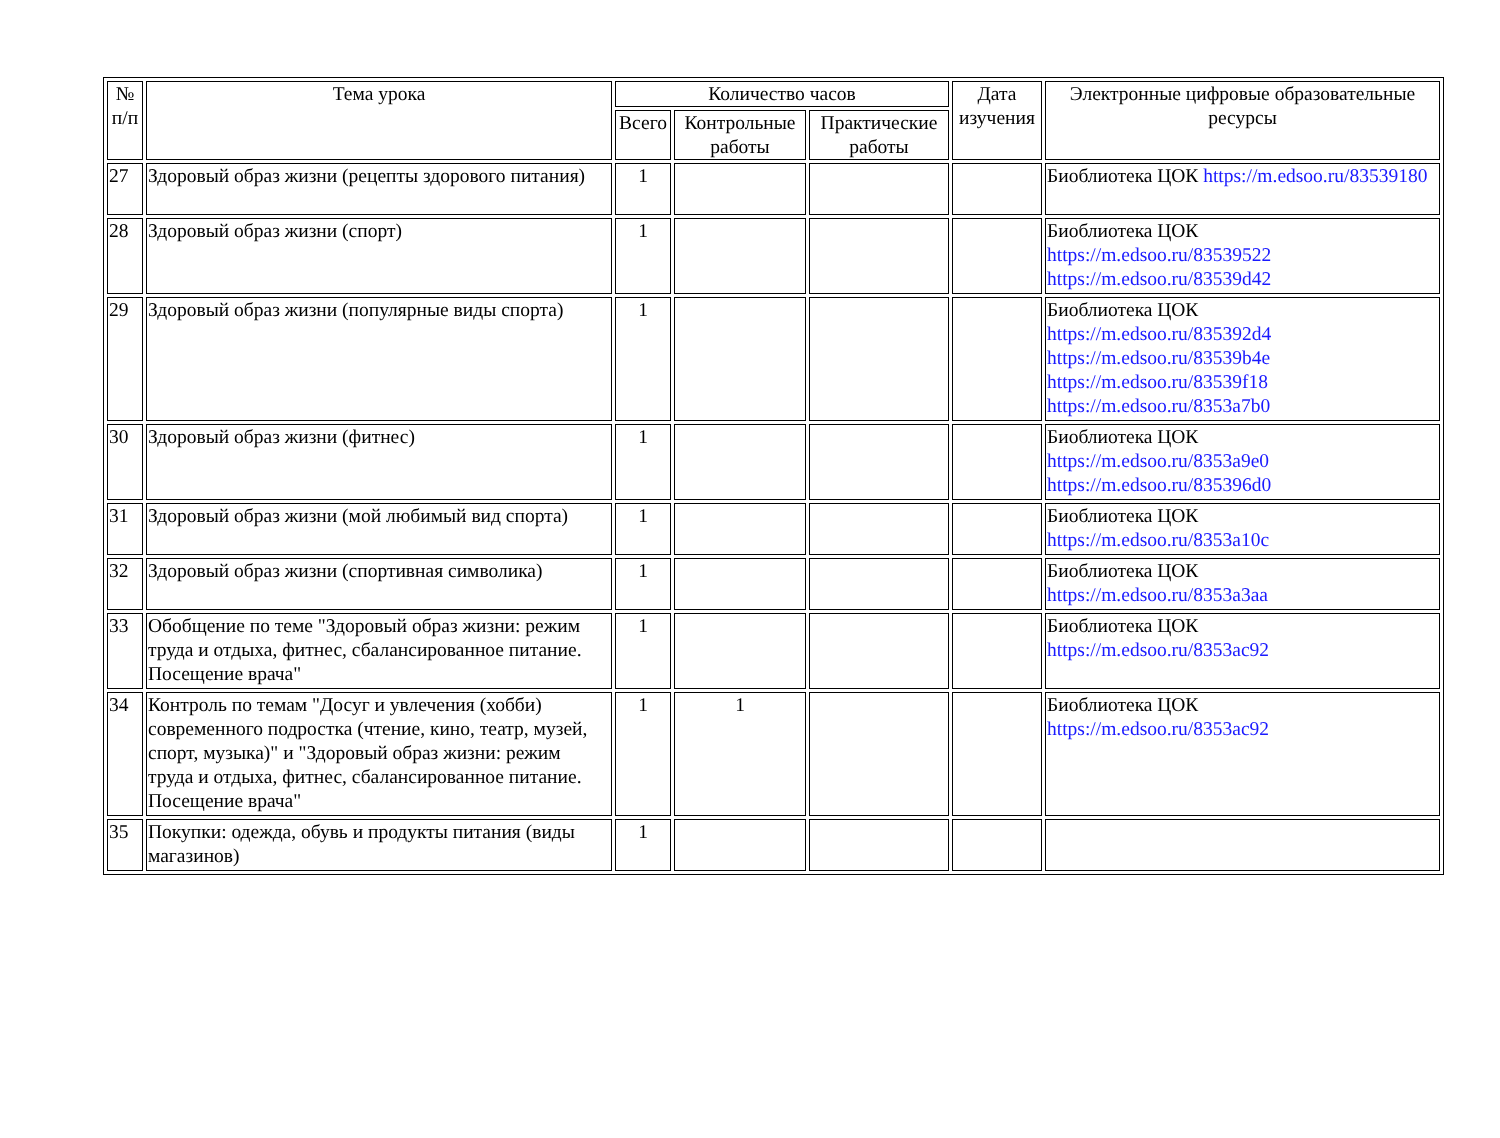| № п/п | Тема урока | Количество часов | | | Дата изучения | Электронные цифровые образовательные ресурсы |
| --- | --- | --- | --- | --- | --- | --- |
| | | Всего | Контрольные работы | Практические работы | | |
| 27 | Здоровый образ жизни (рецепты здорового питания) | 1 | | | | Биоблиотека ЦОК https://m.edsoo.ru/83539180 |
| 28 | Здоровый образ жизни (спорт) | 1 | | | | Биоблиотека ЦОК https://m.edsoo.ru/83539522 https://m.edsoo.ru/83539d42 |
| 29 | Здоровый образ жизни (популярные виды спорта) | 1 | | | | Биоблиотека ЦОК https://m.edsoo.ru/835392d4 https://m.edsoo.ru/83539b4e https://m.edsoo.ru/83539f18 https://m.edsoo.ru/8353a7b0 |
| 30 | Здоровый образ жизни (фитнес) | 1 | | | | Биоблиотека ЦОК https://m.edsoo.ru/8353a9e0 https://m.edsoo.ru/835396d0 |
| 31 | Здоровый образ жизни (мой любимый вид спорта) | 1 | | | | Биоблиотека ЦОК https://m.edsoo.ru/8353a10c |
| 32 | Здоровый образ жизни (спортивная символика) | 1 | | | | Биоблиотека ЦОК https://m.edsoo.ru/8353a3aa |
| 33 | Обобщение по теме "Здоровый образ жизни: режим труда и отдыха, фитнес, сбалансированное питание. Посещение врача" | 1 | | | | Биоблиотека ЦОК https://m.edsoo.ru/8353ac92 |
| 34 | Контроль по темам "Досуг и увлечения (хобби) современного подростка (чтение, кино, театр, музей, спорт, музыка)" и "Здоровый образ жизни: режим труда и отдыха, фитнес, сбалансированное питание. Посещение врача" | 1 | 1 | | | Биоблиотека ЦОК https://m.edsoo.ru/8353ac92 |
| 35 | Покупки: одежда, обувь и продукты питания (виды магазинов) | 1 | | | | |